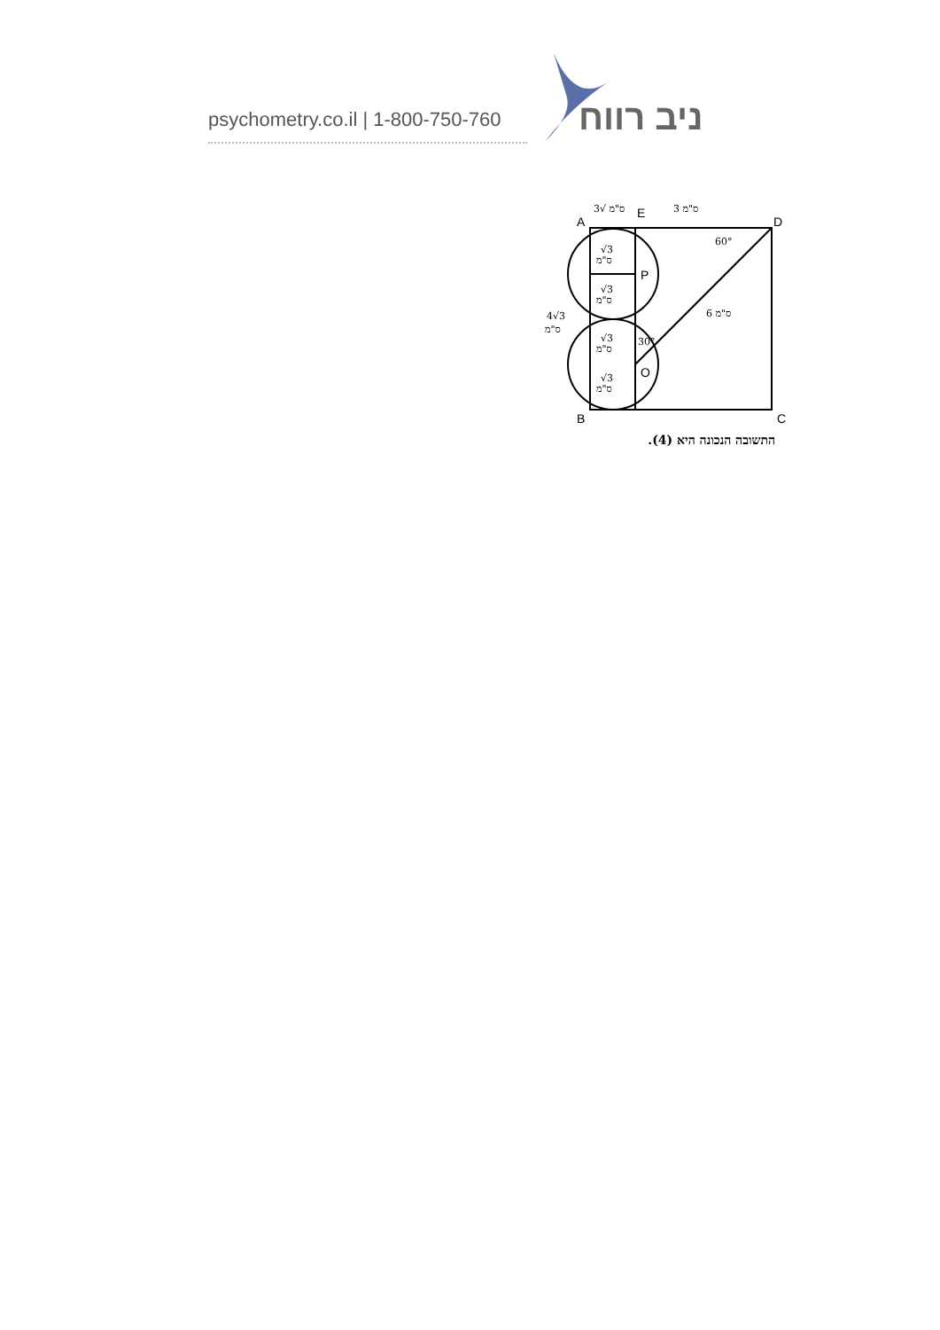psychometry.co.il | 1-800-750-760
ניב רווח
A
E
D
B
C
P
O
ס"מ √3
3 ס"מ
60°
30°
6 ס"מ
4√3
ס"מ
√3
ס"מ
√3
ס"מ
√3
ס"מ
√3
ס"מ
התשובה הנכונה היא (4).